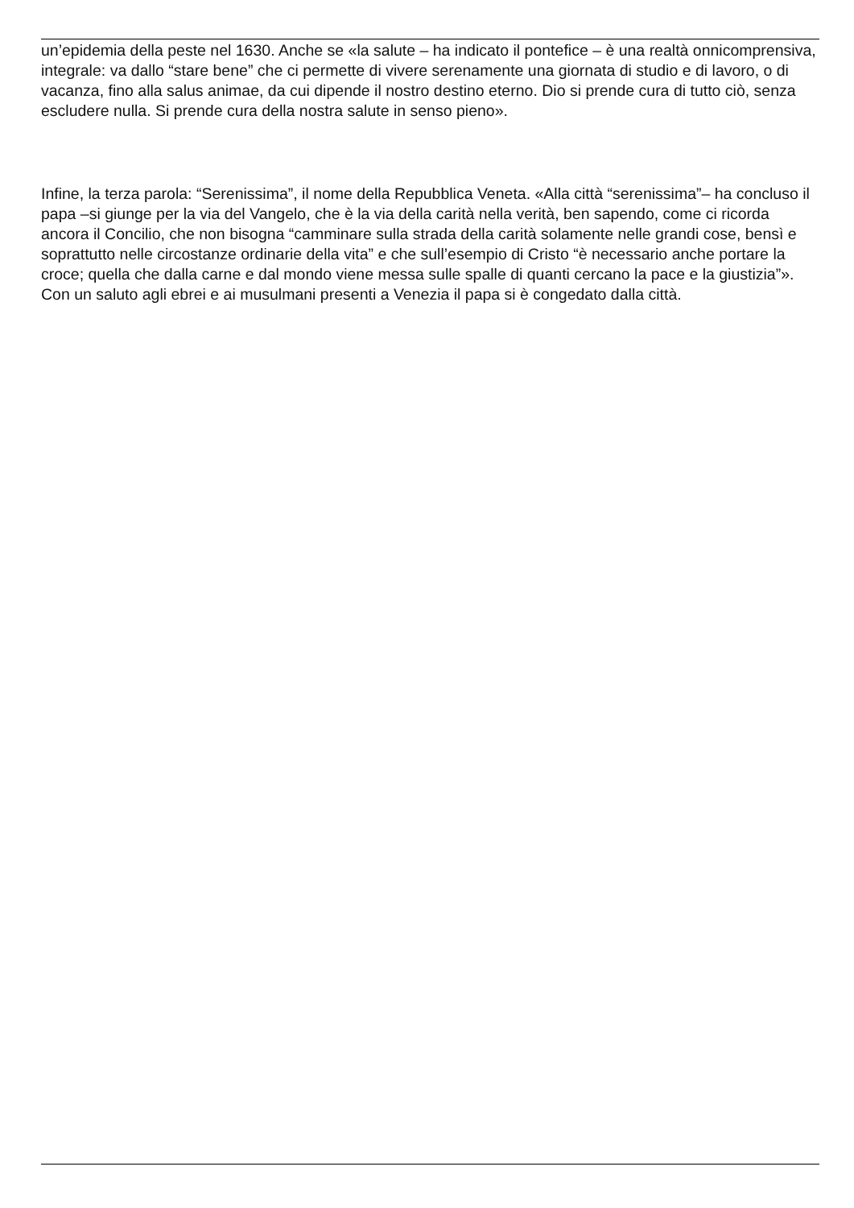un’epidemia della peste nel 1630. Anche se «la salute – ha indicato il pontefice – è una realtà onnicomprensiva, integrale: va dallo “stare bene” che ci permette di vivere serenamente una giornata di studio e di lavoro, o di vacanza, fino alla salus animae, da cui dipende il nostro destino eterno. Dio si prende cura di tutto ciò, senza escludere nulla. Si prende cura della nostra salute in senso pieno».
Infine, la terza parola: “Serenissima”, il nome della Repubblica Veneta. «Alla città “serenissima”– ha concluso il papa –si giunge per la via del Vangelo, che è la via della carità nella verità, ben sapendo, come ci ricorda ancora il Concilio, che non bisogna “camminare sulla strada della carità solamente nelle grandi cose, bensì e soprattutto nelle circostanze ordinarie della vita” e che sull’esempio di Cristo “è necessario anche portare la croce; quella che dalla carne e dal mondo viene messa sulle spalle di quanti cercano la pace e la giustizia”». Con un saluto agli ebrei e ai musulmani presenti a Venezia il papa si è congedato dalla città.